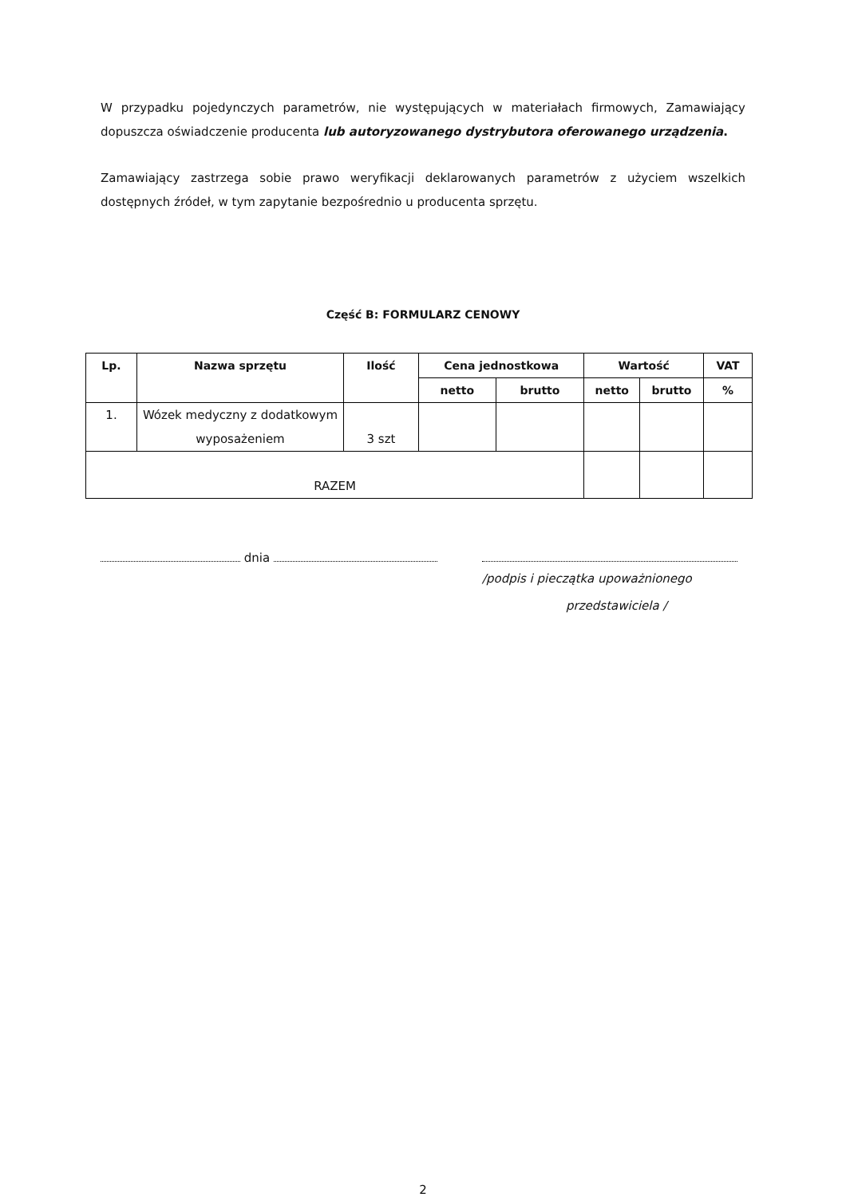W przypadku pojedynczych parametrów, nie występujących w materiałach firmowych, Zamawiający dopuszcza oświadczenie producenta lub autoryzowanego dystrybutora oferowanego urządzenia.
Zamawiający zastrzega sobie prawo weryfikacji deklarowanych parametrów z użyciem wszelkich dostępnych źródeł, w tym zapytanie bezpośrednio u producenta sprzętu.
Część B: FORMULARZ CENOWY
| Lp. | Nazwa sprzętu | Ilość | Cena jednostkowa | | Wartość | | VAT |
| --- | --- | --- | --- | --- | --- | --- | --- |
| | | | netto | brutto | netto | brutto | % |
| 1. | Wózek medyczny z dodatkowym wyposażeniem | 3 szt | | | | | |
| RAZEM | | | | | | | |
dnia
/podpis i pieczątka upoważnionego
przedstawiciela /
2